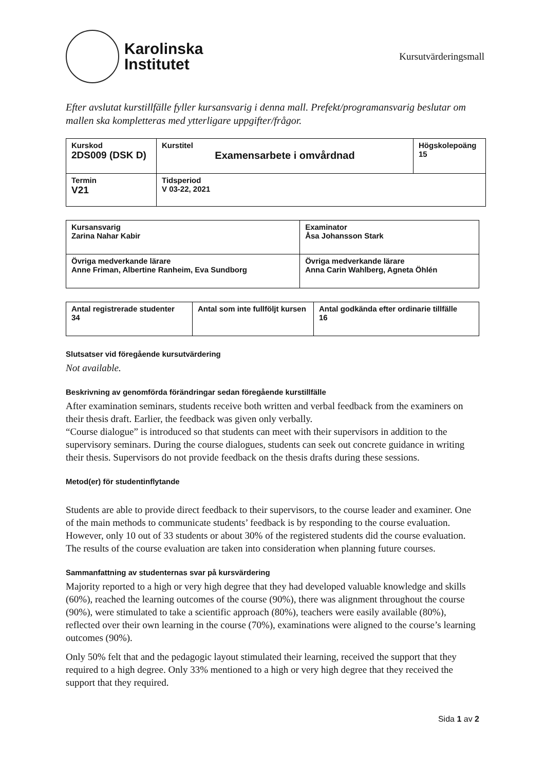Karolinska
Institutet
Kursutvärderingsmall
Efter avslutat kurstillfälle fyller kursansvarig i denna mall. Prefekt/programansvarig beslutar om mallen ska kompletteras med ytterligare uppgifter/frågor.
| Kurskod 2DS009 (DSK D) | Kurstitel Examensarbete i omvårdnad | Högskolepoäng 15 |
| Termin V21 | Tidsperiod V 03-22, 2021 | |
| Kursansvarig Zarina Nahar Kabir | Examinator Åsa Johansson Stark |
| Övriga medverkande lärare Anne Friman, Albertine Ranheim, Eva Sundborg | Övriga medverkande lärare Anna Carin Wahlberg, Agneta Öhlén |
| Antal registrerade studenter 34 | Antal som inte fullföljt kursen | Antal godkända efter ordinarie tillfälle 16 |
Slutsatser vid föregående kursutvärdering
Not available.
Beskrivning av genomförda förändringar sedan föregående kurstillfälle
After examination seminars, students receive both written and verbal feedback from the examiners on their thesis draft. Earlier, the feedback was given only verbally.
“Course dialogue” is introduced so that students can meet with their supervisors in addition to the supervisory seminars. During the course dialogues, students can seek out concrete guidance in writing their thesis. Supervisors do not provide feedback on the thesis drafts during these sessions.
Metod(er) för studentinflytande
Students are able to provide direct feedback to their supervisors, to the course leader and examiner. One of the main methods to communicate students’ feedback is by responding to the course evaluation. However, only 10 out of 33 students or about 30% of the registered students did the course evaluation. The results of the course evaluation are taken into consideration when planning future courses.
Sammanfattning av studenternas svar på kursvärdering
Majority reported to a high or very high degree that they had developed valuable knowledge and skills (60%), reached the learning outcomes of the course (90%), there was alignment throughout the course (90%), were stimulated to take a scientific approach (80%), teachers were easily available (80%), reflected over their own learning in the course (70%), examinations were aligned to the course’s learning outcomes (90%).
Only 50% felt that and the pedagogic layout stimulated their learning, received the support that they required to a high degree. Only 33% mentioned to a high or very high degree that they received the support that they required.
Sida 1 av 2